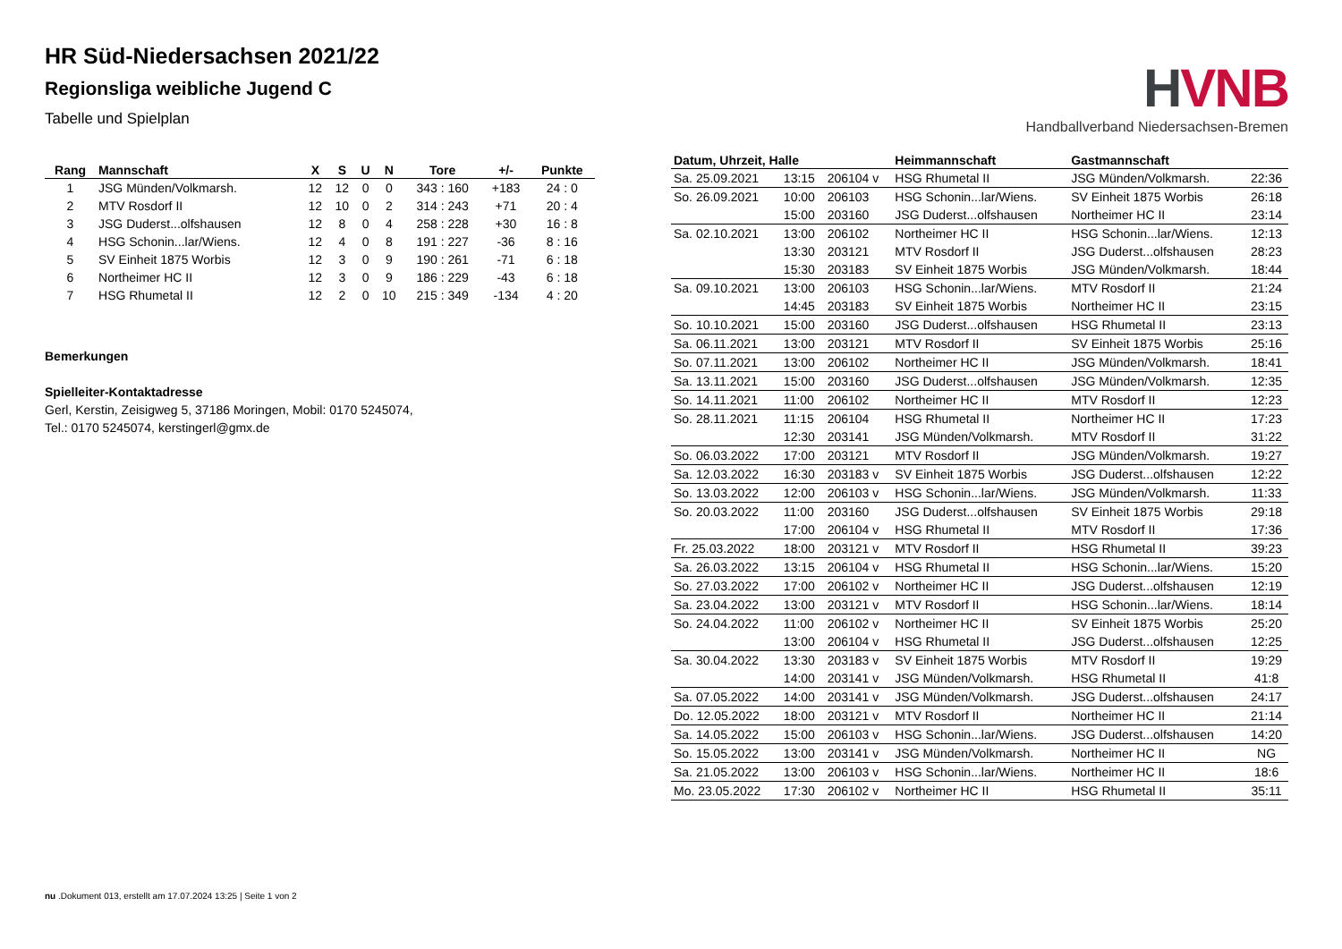HR Süd-Niedersachsen 2021/22
Regionsliga weibliche Jugend C
Tabelle und Spielplan
| Rang | Mannschaft | X | S | U | N | Tore | +/- | Punkte |
| --- | --- | --- | --- | --- | --- | --- | --- | --- |
| 1 | JSG Münden/Volkmarsh. | 12 | 12 | 0 | 0 | 343 : 160 | +183 | 24 : 0 |
| 2 | MTV Rosdorf II | 12 | 10 | 0 | 2 | 314 : 243 | +71 | 20 : 4 |
| 3 | JSG Duderst...olfshausen | 12 | 8 | 0 | 4 | 258 : 228 | +30 | 16 : 8 |
| 4 | HSG Schonin...lar/Wiens. | 12 | 4 | 0 | 8 | 191 : 227 | -36 | 8 : 16 |
| 5 | SV Einheit 1875 Worbis | 12 | 3 | 0 | 9 | 190 : 261 | -71 | 6 : 18 |
| 6 | Northeimer HC II | 12 | 3 | 0 | 9 | 186 : 229 | -43 | 6 : 18 |
| 7 | HSG Rhumetal II | 12 | 2 | 0 | 10 | 215 : 349 | -134 | 4 : 20 |
Bemerkungen
Spielleiter-Kontaktadresse
Gerl, Kerstin, Zeisigweg 5, 37186 Moringen, Mobil: 0170 5245074,
Tel.: 0170 5245074, kerstingerl@gmx.de
HVNB
Handballverband Niedersachsen-Bremen
| Datum, Uhrzeit, Halle | | | Heimmannschaft | Gastmannschaft | |
| --- | --- | --- | --- | --- | --- |
| Sa. 25.09.2021 | 13:15 | 206104 v | HSG Rhumetal II | JSG Münden/Volkmarsh. | 22:36 |
| So. 26.09.2021 | 10:00 | 206103 | HSG Schonin...lar/Wiens. | SV Einheit 1875 Worbis | 26:18 |
| | 15:00 | 203160 | JSG Duderst...olfshausen | Northeimer HC II | 23:14 |
| Sa. 02.10.2021 | 13:00 | 206102 | Northeimer HC II | HSG Schonin...lar/Wiens. | 12:13 |
| | 13:30 | 203121 | MTV Rosdorf II | JSG Duderst...olfshausen | 28:23 |
| | 15:30 | 203183 | SV Einheit 1875 Worbis | JSG Münden/Volkmarsh. | 18:44 |
| Sa. 09.10.2021 | 13:00 | 206103 | HSG Schonin...lar/Wiens. | MTV Rosdorf II | 21:24 |
| | 14:45 | 203183 | SV Einheit 1875 Worbis | Northeimer HC II | 23:15 |
| So. 10.10.2021 | 15:00 | 203160 | JSG Duderst...olfshausen | HSG Rhumetal II | 23:13 |
| Sa. 06.11.2021 | 13:00 | 203121 | MTV Rosdorf II | SV Einheit 1875 Worbis | 25:16 |
| So. 07.11.2021 | 13:00 | 206102 | Northeimer HC II | JSG Münden/Volkmarsh. | 18:41 |
| Sa. 13.11.2021 | 15:00 | 203160 | JSG Duderst...olfshausen | JSG Münden/Volkmarsh. | 12:35 |
| So. 14.11.2021 | 11:00 | 206102 | Northeimer HC II | MTV Rosdorf II | 12:23 |
| So. 28.11.2021 | 11:15 | 206104 | HSG Rhumetal II | Northeimer HC II | 17:23 |
| | 12:30 | 203141 | JSG Münden/Volkmarsh. | MTV Rosdorf II | 31:22 |
| So. 06.03.2022 | 17:00 | 203121 | MTV Rosdorf II | JSG Münden/Volkmarsh. | 19:27 |
| Sa. 12.03.2022 | 16:30 | 203183 v | SV Einheit 1875 Worbis | JSG Duderst...olfshausen | 12:22 |
| So. 13.03.2022 | 12:00 | 206103 v | HSG Schonin...lar/Wiens. | JSG Münden/Volkmarsh. | 11:33 |
| So. 20.03.2022 | 11:00 | 203160 | JSG Duderst...olfshausen | SV Einheit 1875 Worbis | 29:18 |
| | 17:00 | 206104 v | HSG Rhumetal II | MTV Rosdorf II | 17:36 |
| Fr. 25.03.2022 | 18:00 | 203121 v | MTV Rosdorf II | HSG Rhumetal II | 39:23 |
| Sa. 26.03.2022 | 13:15 | 206104 v | HSG Rhumetal II | HSG Schonin...lar/Wiens. | 15:20 |
| So. 27.03.2022 | 17:00 | 206102 v | Northeimer HC II | JSG Duderst...olfshausen | 12:19 |
| Sa. 23.04.2022 | 13:00 | 203121 v | MTV Rosdorf II | HSG Schonin...lar/Wiens. | 18:14 |
| So. 24.04.2022 | 11:00 | 206102 v | Northeimer HC II | SV Einheit 1875 Worbis | 25:20 |
| | 13:00 | 206104 v | HSG Rhumetal II | JSG Duderst...olfshausen | 12:25 |
| Sa. 30.04.2022 | 13:30 | 203183 v | SV Einheit 1875 Worbis | MTV Rosdorf II | 19:29 |
| | 14:00 | 203141 v | JSG Münden/Volkmarsh. | HSG Rhumetal II | 41:8 |
| Sa. 07.05.2022 | 14:00 | 203141 v | JSG Münden/Volkmarsh. | JSG Duderst...olfshausen | 24:17 |
| Do. 12.05.2022 | 18:00 | 203121 v | MTV Rosdorf II | Northeimer HC II | 21:14 |
| Sa. 14.05.2022 | 15:00 | 206103 v | HSG Schonin...lar/Wiens. | JSG Duderst...olfshausen | 14:20 |
| So. 15.05.2022 | 13:00 | 203141 v | JSG Münden/Volkmarsh. | Northeimer HC II | NG |
| Sa. 21.05.2022 | 13:00 | 206103 v | HSG Schonin...lar/Wiens. | Northeimer HC II | 18:6 |
| Mo. 23.05.2022 | 17:30 | 206102 v | Northeimer HC II | HSG Rhumetal II | 35:11 |
nu .Dokument 013, erstellt am 17.07.2024 13:25 | Seite 1 von 2